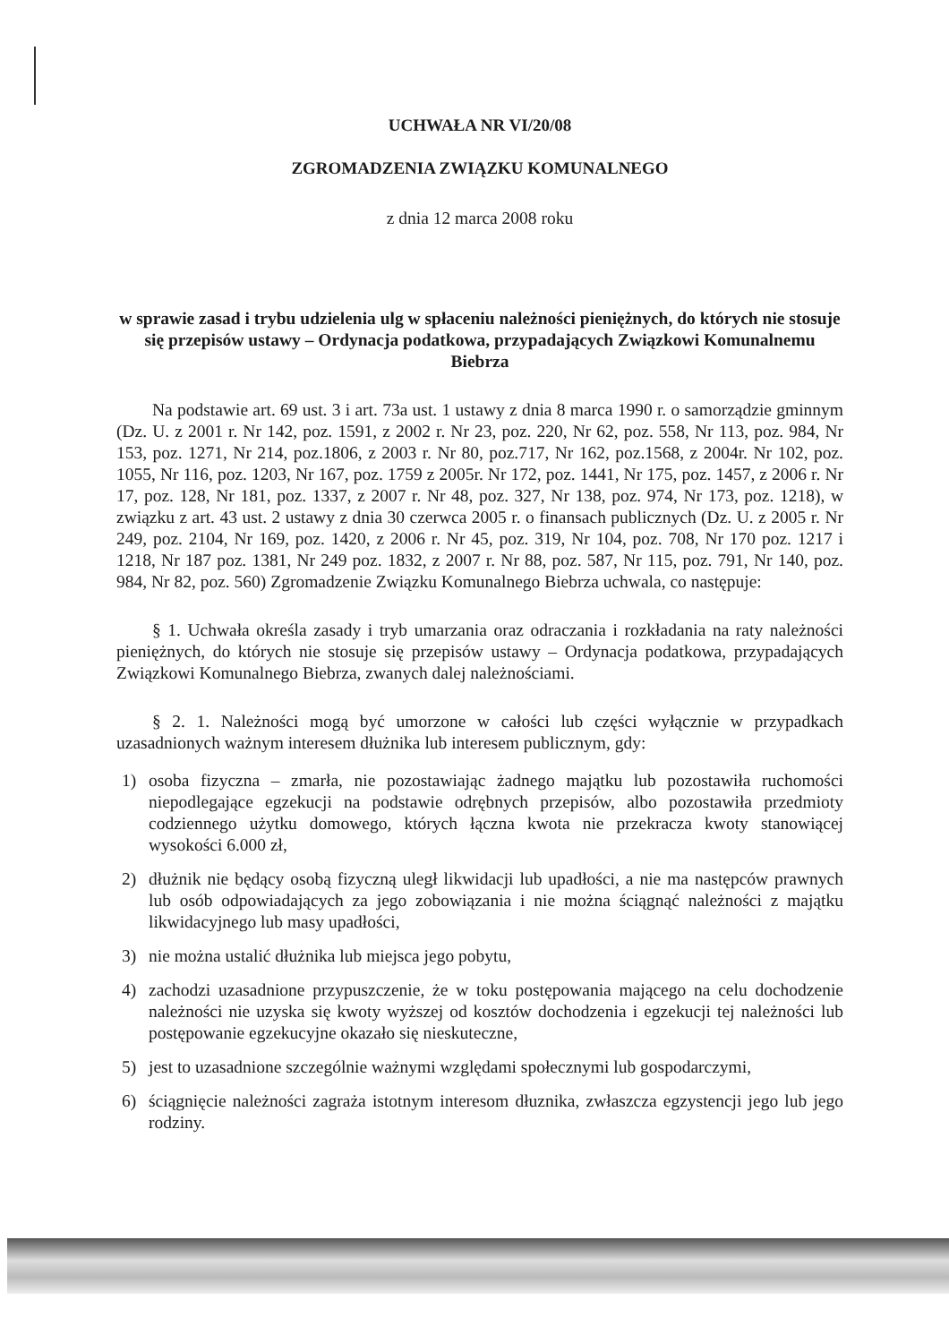UCHWAŁA NR VI/20/08
ZGROMADZENIA ZWIĄZKU KOMUNALNEGO
z dnia 12 marca 2008 roku
w sprawie zasad i trybu udzielenia ulg w spłaceniu należności pieniężnych, do których nie stosuje się przepisów ustawy – Ordynacja podatkowa, przypadających Związkowi Komunalnemu Biebrza
Na podstawie art. 69 ust. 3 i art. 73a ust. 1 ustawy z dnia 8 marca 1990 r. o samorządzie gminnym (Dz. U. z 2001 r. Nr 142, poz. 1591, z 2002 r. Nr 23, poz. 220, Nr 62, poz. 558, Nr 113, poz. 984, Nr 153, poz. 1271, Nr 214, poz.1806, z 2003 r. Nr 80, poz.717, Nr 162, poz.1568, z 2004r. Nr 102, poz. 1055, Nr 116, poz. 1203, Nr 167, poz. 1759 z 2005r. Nr 172, poz. 1441, Nr 175, poz. 1457, z 2006 r. Nr 17, poz. 128, Nr 181, poz. 1337, z 2007 r. Nr 48, poz. 327, Nr 138, poz. 974, Nr 173, poz. 1218), w związku z art. 43 ust. 2 ustawy z dnia 30 czerwca 2005 r. o finansach publicznych (Dz. U. z 2005 r. Nr 249, poz. 2104, Nr 169, poz. 1420, z 2006 r. Nr 45, poz. 319, Nr 104, poz. 708, Nr 170 poz. 1217 i 1218, Nr 187 poz. 1381, Nr 249 poz. 1832, z 2007 r. Nr 88, poz. 587, Nr 115, poz. 791, Nr 140, poz. 984, Nr 82, poz. 560) Zgromadzenie Związku Komunalnego Biebrza uchwala, co następuje:
§ 1. Uchwała określa zasady i tryb umarzania oraz odraczania i rozkładania na raty należności pieniężnych, do których nie stosuje się przepisów ustawy – Ordynacja podatkowa, przypadających Związkowi Komunalnego Biebrza, zwanych dalej należnościami.
§ 2. 1. Należności mogą być umorzone w całości lub części wyłącznie w przypadkach uzasadnionych ważnym interesem dłużnika lub interesem publicznym, gdy:
1) osoba fizyczna – zmarła, nie pozostawiając żadnego majątku lub pozostawiła ruchomości niepodlegające egzekucji na podstawie odrębnych przepisów, albo pozostawiła przedmioty codziennego użytku domowego, których łączna kwota nie przekracza kwoty stanowiącej wysokości 6.000 zł,
2) dłużnik nie będący osobą fizyczną uległ likwidacji lub upadłości, a nie ma następców prawnych lub osób odpowiadających za jego zobowiązania i nie można ściągnąć należności z majątku likwidacyjnego lub masy upadłości,
3) nie można ustalić dłużnika lub miejsca jego pobytu,
4) zachodzi uzasadnione przypuszczenie, że w toku postępowania mającego na celu dochodzenie należności nie uzyska się kwoty wyższej od kosztów dochodzenia i egzekucji tej należności lub postępowanie egzekucyjne okazało się nieskuteczne,
5) jest to uzasadnione szczególnie ważnymi względami społecznymi lub gospodarczymi,
6) ściągnięcie należności zagraża istotnym interesom dłuznika, zwłaszcza egzystencji jego lub jego rodziny.